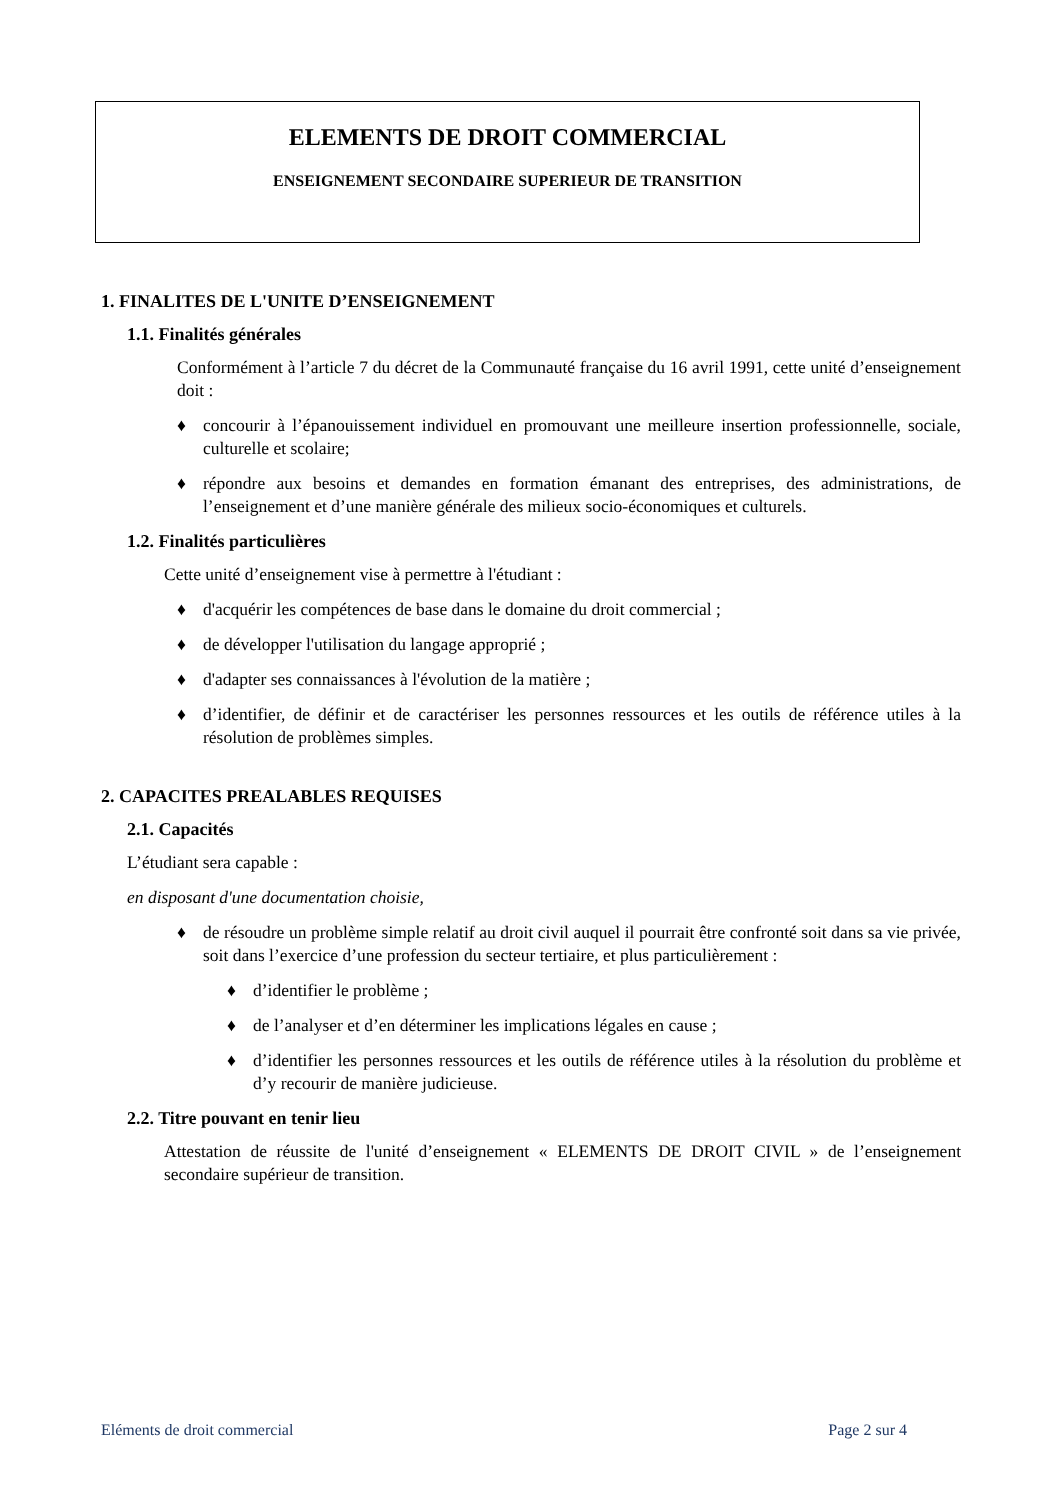ELEMENTS DE DROIT COMMERCIAL
ENSEIGNEMENT SECONDAIRE SUPERIEUR DE TRANSITION
1. FINALITES DE L'UNITE D’ENSEIGNEMENT
1.1. Finalités générales
Conformément à l’article 7 du décret de la Communauté française du 16 avril 1991, cette unité d’enseignement doit :
♦ concourir à l’épanouissement individuel en promouvant une meilleure insertion professionnelle, sociale, culturelle et scolaire;
♦ répondre aux besoins et demandes en formation émanant des entreprises, des administrations, de l’enseignement et d’une manière générale des milieux socio-économiques et culturels.
1.2. Finalités particulières
Cette unité d’enseignement vise à permettre à l'étudiant :
♦ d'acquérir les compétences de base dans le domaine du droit commercial ;
♦ de développer l'utilisation du langage approprié ;
♦ d'adapter ses connaissances à l'évolution de la matière ;
♦ d’identifier, de définir et de caractériser les personnes ressources et les outils de référence utiles à la résolution de problèmes simples.
2. CAPACITES PREALABLES REQUISES
2.1. Capacités
L’étudiant sera capable :
en disposant d'une documentation choisie,
♦ de résoudre un problème simple relatif au droit civil auquel il pourrait être confronté soit dans sa vie privée, soit dans l’exercice d’une profession du secteur tertiaire, et plus particulièrement :
♦ d’identifier le problème ;
♦ de l’analyser et d’en déterminer les implications légales en cause ;
♦ d’identifier les personnes ressources et les outils de référence utiles à la résolution du problème et d’y recourir de manière judicieuse.
2.2. Titre pouvant en tenir lieu
Attestation de réussite de l'unité d’enseignement « ELEMENTS DE DROIT CIVIL » de l’enseignement secondaire supérieur de transition.
Eléments de droit commercial Page 2 sur 4